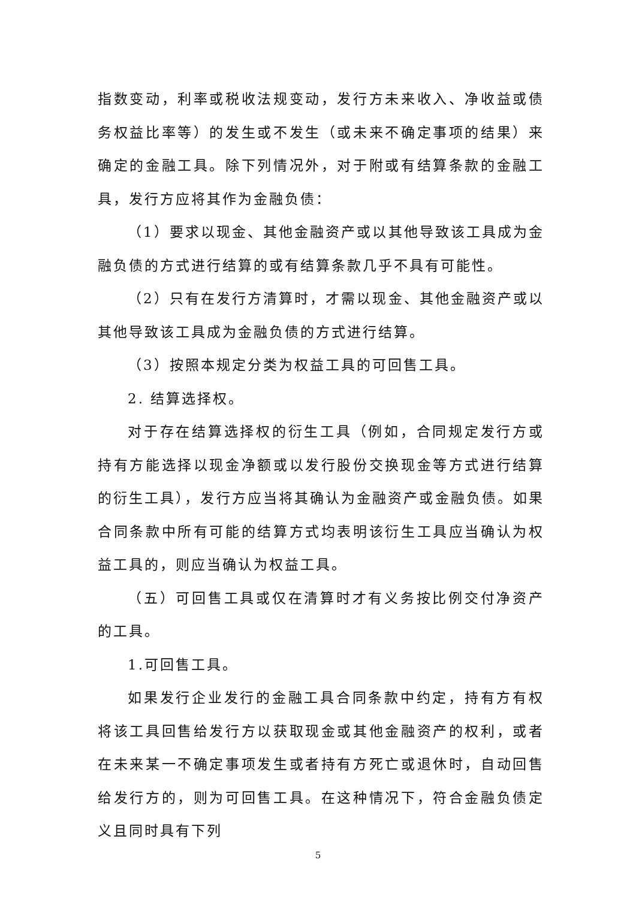指数变动，利率或税收法规变动，发行方未来收入、净收益或债务权益比率等）的发生或不发生（或未来不确定事项的结果）来确定的金融工具。除下列情况外，对于附或有结算条款的金融工具，发行方应将其作为金融负债：
（1）要求以现金、其他金融资产或以其他导致该工具成为金融负债的方式进行结算的或有结算条款几乎不具有可能性。
（2）只有在发行方清算时，才需以现金、其他金融资产或以其他导致该工具成为金融负债的方式进行结算。
（3）按照本规定分类为权益工具的可回售工具。
2. 结算选择权。
对于存在结算选择权的衍生工具（例如，合同规定发行方或持有方能选择以现金净额或以发行股份交换现金等方式进行结算的衍生工具），发行方应当将其确认为金融资产或金融负债。如果合同条款中所有可能的结算方式均表明该衍生工具应当确认为权益工具的，则应当确认为权益工具。
（五）可回售工具或仅在清算时才有义务按比例交付净资产的工具。
1.可回售工具。
如果发行企业发行的金融工具合同条款中约定，持有方有权将该工具回售给发行方以获取现金或其他金融资产的权利，或者在未来某一不确定事项发生或者持有方死亡或退休时，自动回售给发行方的，则为可回售工具。在这种情况下，符合金融负债定义且同时具有下列
5